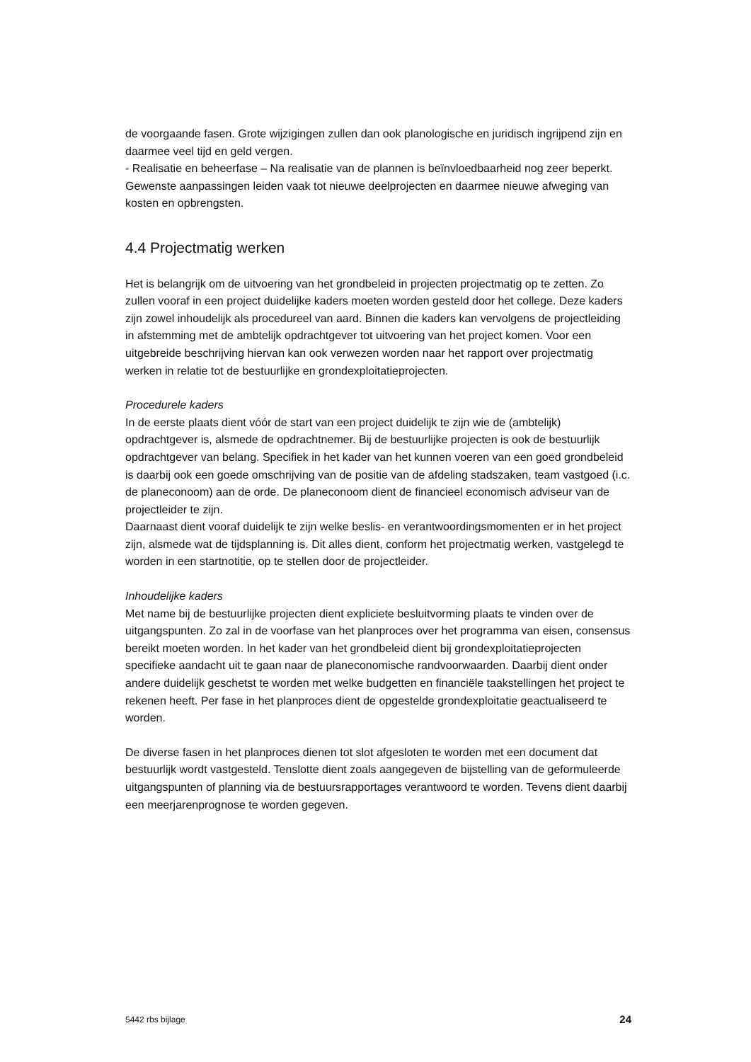de voorgaande fasen. Grote wijzigingen zullen dan ook planologische en juridisch ingrijpend zijn en daarmee veel tijd en geld vergen.
- Realisatie en beheerfase – Na realisatie van de plannen is beïnvloedbaarheid nog zeer beperkt. Gewenste aanpassingen leiden vaak tot nieuwe deelprojecten en daarmee nieuwe afweging van kosten en opbrengsten.
4.4 Projectmatig werken
Het is belangrijk om de uitvoering van het grondbeleid in projecten projectmatig op te zetten. Zo zullen vooraf in een project duidelijke kaders moeten worden gesteld door het college. Deze kaders zijn zowel inhoudelijk als procedureel van aard. Binnen die kaders kan vervolgens de projectleiding in afstemming met de ambtelijk opdrachtgever tot uitvoering van het project komen. Voor een uitgebreide beschrijving hiervan kan ook verwezen worden naar het rapport over projectmatig werken in relatie tot de bestuurlijke en grondexploitatieprojecten.
Procedurele kaders
In de eerste plaats dient vóór de start van een project duidelijk te zijn wie de (ambtelijk) opdrachtgever is, alsmede de opdrachtnemer. Bij de bestuurlijke projecten is ook de bestuurlijk opdrachtgever van belang. Specifiek in het kader van het kunnen voeren van een goed grondbeleid is daarbij ook een goede omschrijving van de positie van de afdeling stadszaken, team vastgoed (i.c. de planeconoom) aan de orde. De planeconoom dient de financieel economisch adviseur van de projectleider te zijn.
Daarnaast dient vooraf duidelijk te zijn welke beslis- en verantwoordingsmomenten er in het project zijn, alsmede wat de tijdsplanning is. Dit alles dient, conform het projectmatig werken, vastgelegd te worden in een startnotitie, op te stellen door de projectleider.
Inhoudelijke kaders
Met name bij de bestuurlijke projecten dient expliciete besluitvorming plaats te vinden over de uitgangspunten. Zo zal in de voorfase van het planproces over het programma van eisen, consensus bereikt moeten worden. In het kader van het grondbeleid dient bij grondexploitatieprojecten specifieke aandacht uit te gaan naar de planeconomische randvoorwaarden. Daarbij dient onder andere duidelijk geschetst te worden met welke budgetten en financiële taakstellingen het project te rekenen heeft. Per fase in het planproces dient de opgestelde grondexploitatie geactualiseerd te worden.
De diverse fasen in het planproces dienen tot slot afgesloten te worden met een document dat bestuurlijk wordt vastgesteld. Tenslotte dient zoals aangegeven de bijstelling van de geformuleerde uitgangspunten of planning via de bestuursrapportages verantwoord te worden. Tevens dient daarbij een meerjarenprognose te worden gegeven.
5442 rbs bijlage 24